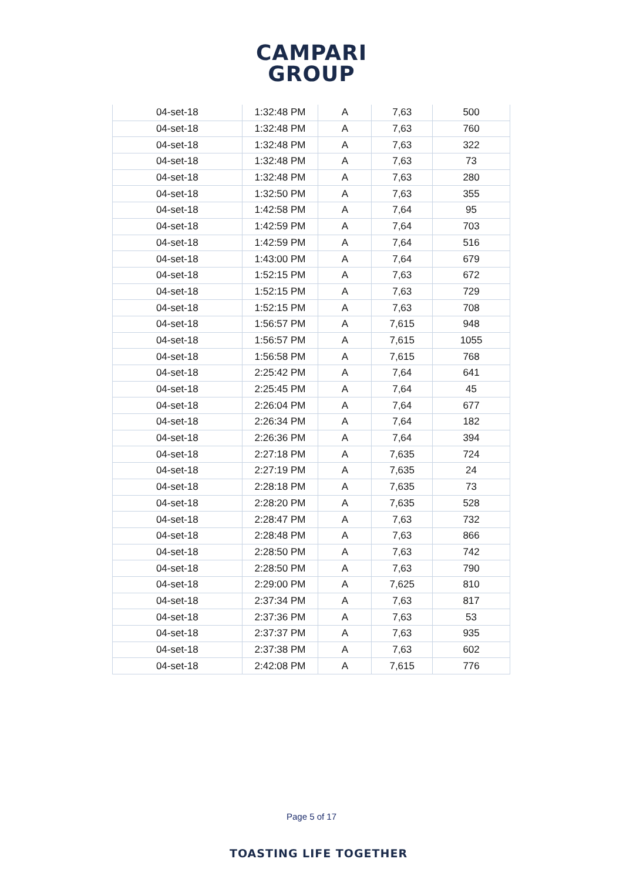CAMPARI
GROUP
| 04-set-18 | 1:32:48 PM | A | 7,63 | 500 |
| 04-set-18 | 1:32:48 PM | A | 7,63 | 760 |
| 04-set-18 | 1:32:48 PM | A | 7,63 | 322 |
| 04-set-18 | 1:32:48 PM | A | 7,63 | 73 |
| 04-set-18 | 1:32:48 PM | A | 7,63 | 280 |
| 04-set-18 | 1:32:50 PM | A | 7,63 | 355 |
| 04-set-18 | 1:42:58 PM | A | 7,64 | 95 |
| 04-set-18 | 1:42:59 PM | A | 7,64 | 703 |
| 04-set-18 | 1:42:59 PM | A | 7,64 | 516 |
| 04-set-18 | 1:43:00 PM | A | 7,64 | 679 |
| 04-set-18 | 1:52:15 PM | A | 7,63 | 672 |
| 04-set-18 | 1:52:15 PM | A | 7,63 | 729 |
| 04-set-18 | 1:52:15 PM | A | 7,63 | 708 |
| 04-set-18 | 1:56:57 PM | A | 7,615 | 948 |
| 04-set-18 | 1:56:57 PM | A | 7,615 | 1055 |
| 04-set-18 | 1:56:58 PM | A | 7,615 | 768 |
| 04-set-18 | 2:25:42 PM | A | 7,64 | 641 |
| 04-set-18 | 2:25:45 PM | A | 7,64 | 45 |
| 04-set-18 | 2:26:04 PM | A | 7,64 | 677 |
| 04-set-18 | 2:26:34 PM | A | 7,64 | 182 |
| 04-set-18 | 2:26:36 PM | A | 7,64 | 394 |
| 04-set-18 | 2:27:18 PM | A | 7,635 | 724 |
| 04-set-18 | 2:27:19 PM | A | 7,635 | 24 |
| 04-set-18 | 2:28:18 PM | A | 7,635 | 73 |
| 04-set-18 | 2:28:20 PM | A | 7,635 | 528 |
| 04-set-18 | 2:28:47 PM | A | 7,63 | 732 |
| 04-set-18 | 2:28:48 PM | A | 7,63 | 866 |
| 04-set-18 | 2:28:50 PM | A | 7,63 | 742 |
| 04-set-18 | 2:28:50 PM | A | 7,63 | 790 |
| 04-set-18 | 2:29:00 PM | A | 7,625 | 810 |
| 04-set-18 | 2:37:34 PM | A | 7,63 | 817 |
| 04-set-18 | 2:37:36 PM | A | 7,63 | 53 |
| 04-set-18 | 2:37:37 PM | A | 7,63 | 935 |
| 04-set-18 | 2:37:38 PM | A | 7,63 | 602 |
| 04-set-18 | 2:42:08 PM | A | 7,615 | 776 |
Page 5 of 17
TOASTING LIFE TOGETHER